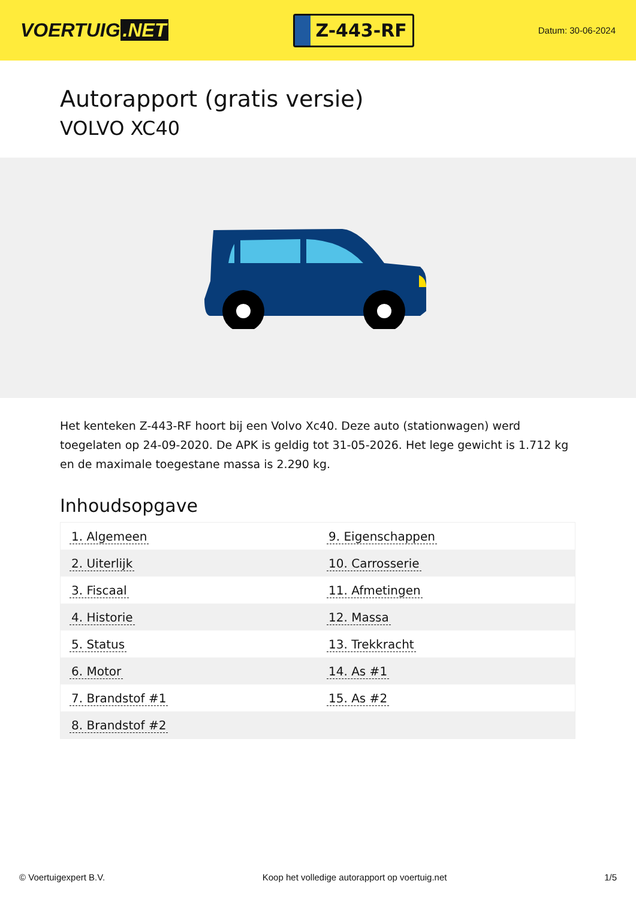VOERTUIG.NET
Z-443-RF
Datum: 30-06-2024
Autorapport (gratis versie)
VOLVO XC40
Het kenteken Z-443-RF hoort bij een Volvo Xc40. Deze auto (stationwagen) werd toegelaten op 24-09-2020. De APK is geldig tot 31-05-2026. Het lege gewicht is 1.712 kg en de maximale toegestane massa is 2.290 kg.
Inhoudsopgave
| 1. Algemeen | 9. Eigenschappen |
| 2. Uiterlijk | 10. Carrosserie |
| 3. Fiscaal | 11. Afmetingen |
| 4. Historie | 12. Massa |
| 5. Status | 13. Trekkracht |
| 6. Motor | 14. As #1 |
| 7. Brandstof #1 | 15. As #2 |
| 8. Brandstof #2 | |
© Voertuigexpert B.V. Koop het volledige autorapport op voertuig.net 1/5